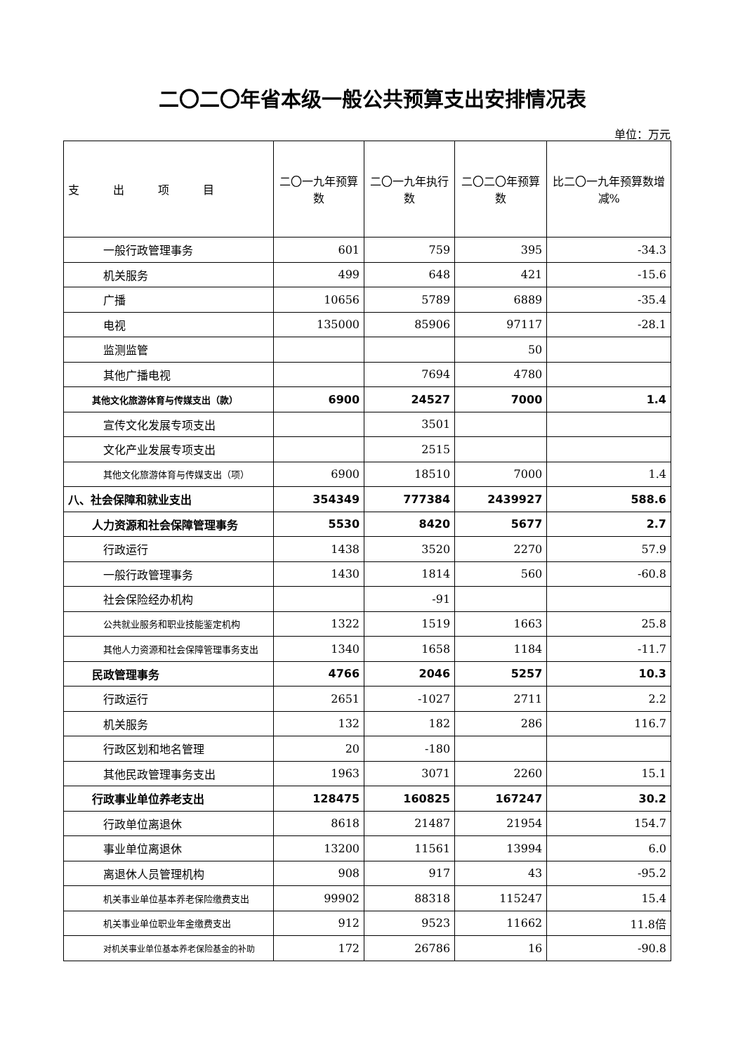二〇二〇年省本级一般公共预算支出安排情况表
单位：万元
| 支 出 项 目 | 二〇一九年预算数 | 二〇一九年执行数 | 二〇二〇年预算数 | 比二〇一九年预算数增减% |
| --- | --- | --- | --- | --- |
| 一般行政管理事务 | 601 | 759 | 395 | -34.3 |
| 机关服务 | 499 | 648 | 421 | -15.6 |
| 广播 | 10656 | 5789 | 6889 | -35.4 |
| 电视 | 135000 | 85906 | 97117 | -28.1 |
| 监测监管 | | | 50 | |
| 其他广播电视 | | 7694 | 4780 | |
| 其他文化旅游体育与传媒支出（款） | 6900 | 24527 | 7000 | 1.4 |
| 宣传文化发展专项支出 | | 3501 | | |
| 文化产业发展专项支出 | | 2515 | | |
| 其他文化旅游体育与传媒支出（项） | 6900 | 18510 | 7000 | 1.4 |
| 八、社会保障和就业支出 | 354349 | 777384 | 2439927 | 588.6 |
| 人力资源和社会保障管理事务 | 5530 | 8420 | 5677 | 2.7 |
| 行政运行 | 1438 | 3520 | 2270 | 57.9 |
| 一般行政管理事务 | 1430 | 1814 | 560 | -60.8 |
| 社会保险经办机构 | | -91 | | |
| 公共就业服务和职业技能鉴定机构 | 1322 | 1519 | 1663 | 25.8 |
| 其他人力资源和社会保障管理事务支出 | 1340 | 1658 | 1184 | -11.7 |
| 民政管理事务 | 4766 | 2046 | 5257 | 10.3 |
| 行政运行 | 2651 | -1027 | 2711 | 2.2 |
| 机关服务 | 132 | 182 | 286 | 116.7 |
| 行政区划和地名管理 | 20 | -180 | | |
| 其他民政管理事务支出 | 1963 | 3071 | 2260 | 15.1 |
| 行政事业单位养老支出 | 128475 | 160825 | 167247 | 30.2 |
| 行政单位离退休 | 8618 | 21487 | 21954 | 154.7 |
| 事业单位离退休 | 13200 | 11561 | 13994 | 6.0 |
| 离退休人员管理机构 | 908 | 917 | 43 | -95.2 |
| 机关事业单位基本养老保险缴费支出 | 99902 | 88318 | 115247 | 15.4 |
| 机关事业单位职业年金缴费支出 | 912 | 9523 | 11662 | 11.8倍 |
| 对机关事业单位基本养老保险基金的补助 | 172 | 26786 | 16 | -90.8 |